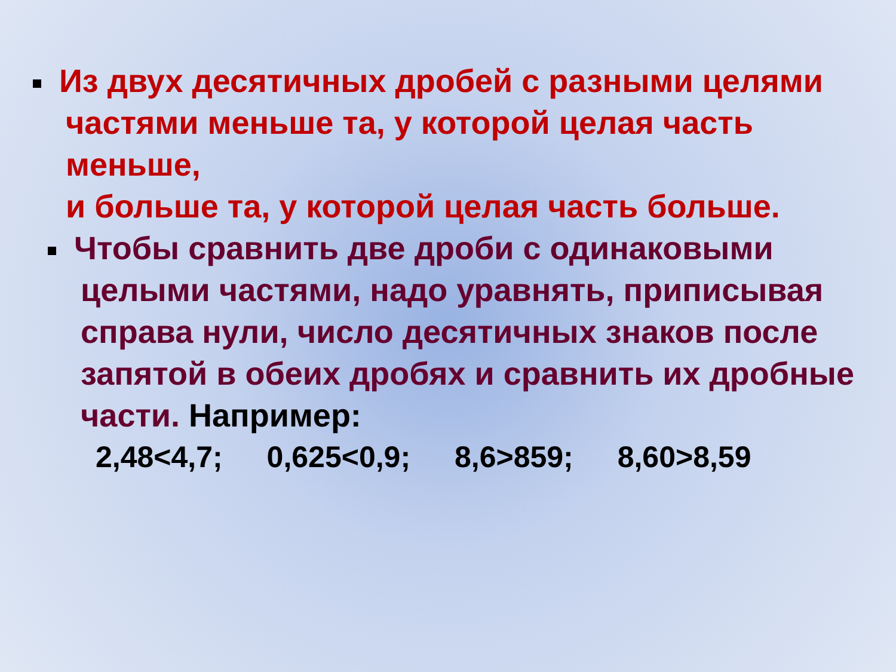Из двух десятичных дробей с разными целями
частями меньше та, у которой целая часть меньше,
и больше та, у которой целая часть больше.
Чтобы сравнить две дроби с одинаковыми
целыми частями, надо уравнять, приписывая
справа нули, число десятичных знаков после
запятой в обеих дробях и сравнить их дробные
части. Например:
2,48<4,7; 0,625<0,9; 8,6>859; 8,60>8,59